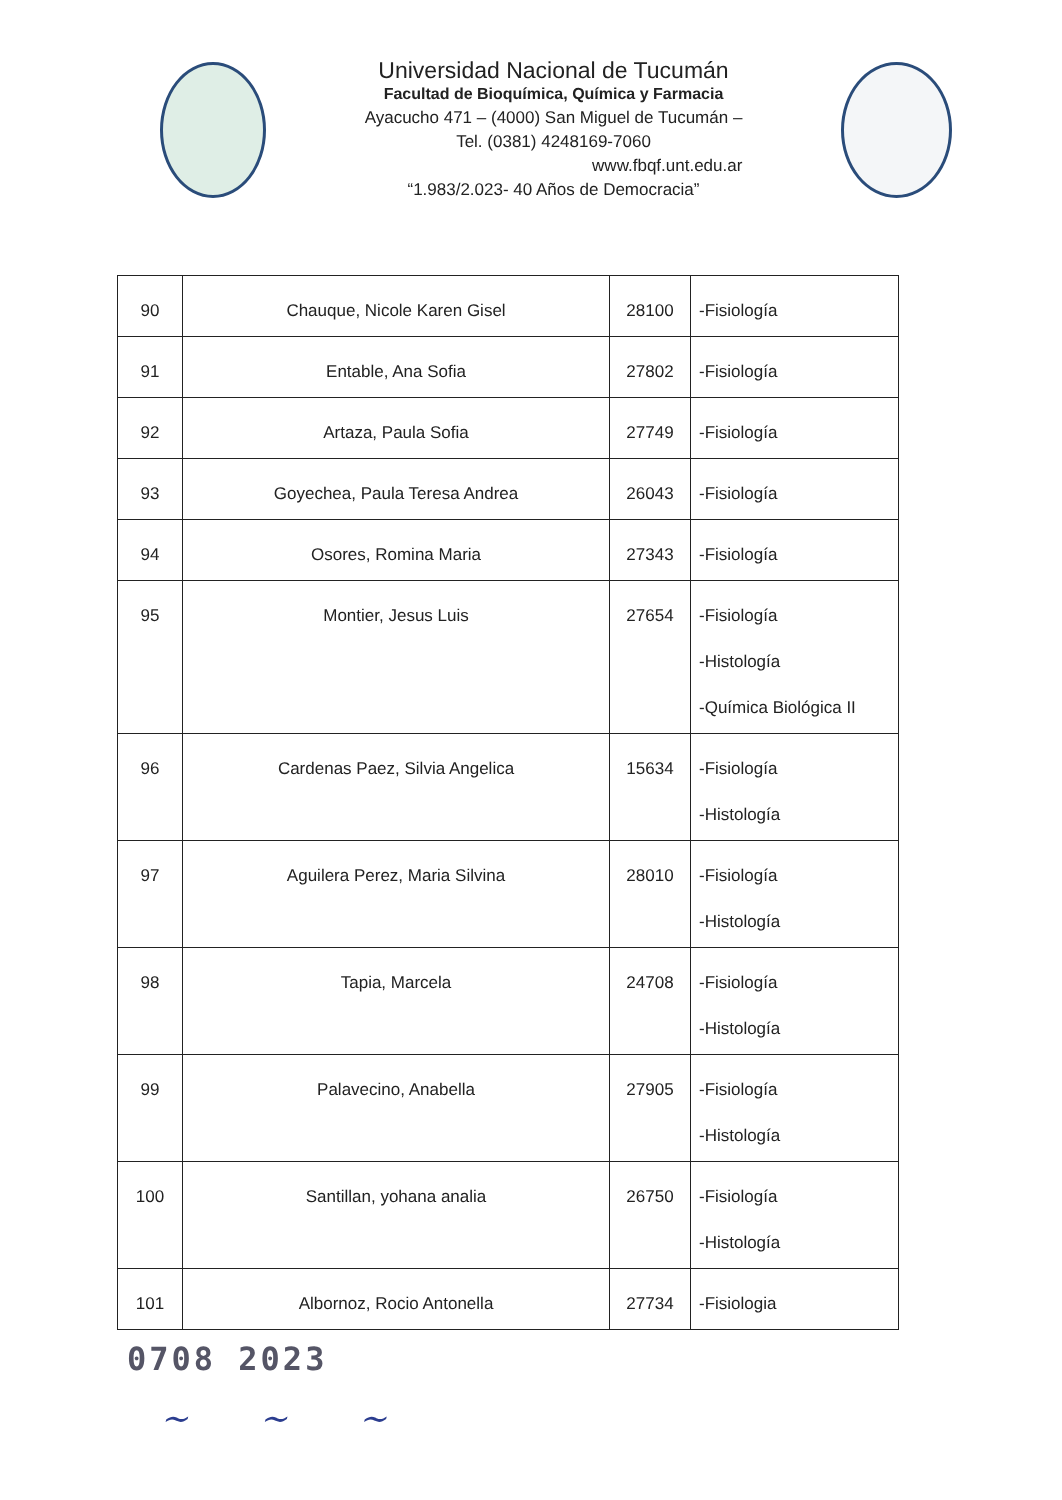Universidad Nacional de Tucumán
Facultad de Bioquímica, Química y Farmacia
Ayacucho 471 – (4000) San Miguel de Tucumán –
Tel. (0381) 4248169-7060
www.fbqf.unt.edu.ar
“1.983/2.023- 40 Años de Democracia”
| 90 | Chauque, Nicole Karen Gisel | 28100 | -Fisiología |
| 91 | Entable, Ana Sofia | 27802 | -Fisiología |
| 92 | Artaza, Paula Sofia | 27749 | -Fisiología |
| 93 | Goyechea, Paula Teresa Andrea | 26043 | -Fisiología |
| 94 | Osores, Romina Maria | 27343 | -Fisiología |
| 95 | Montier, Jesus Luis | 27654 | -Fisiología -Histología -Química Biológica II |
| 96 | Cardenas Paez, Silvia Angelica | 15634 | -Fisiología -Histología |
| 97 | Aguilera Perez, Maria Silvina | 28010 | -Fisiología -Histología |
| 98 | Tapia, Marcela | 24708 | -Fisiología -Histología |
| 99 | Palavecino, Anabella | 27905 | -Fisiología -Histología |
| 100 | Santillan, yohana analia | 26750 | -Fisiología -Histología |
| 101 | Albornoz, Rocio Antonella | 27734 | -Fisiologia |
0708 2023
~ ~ ~